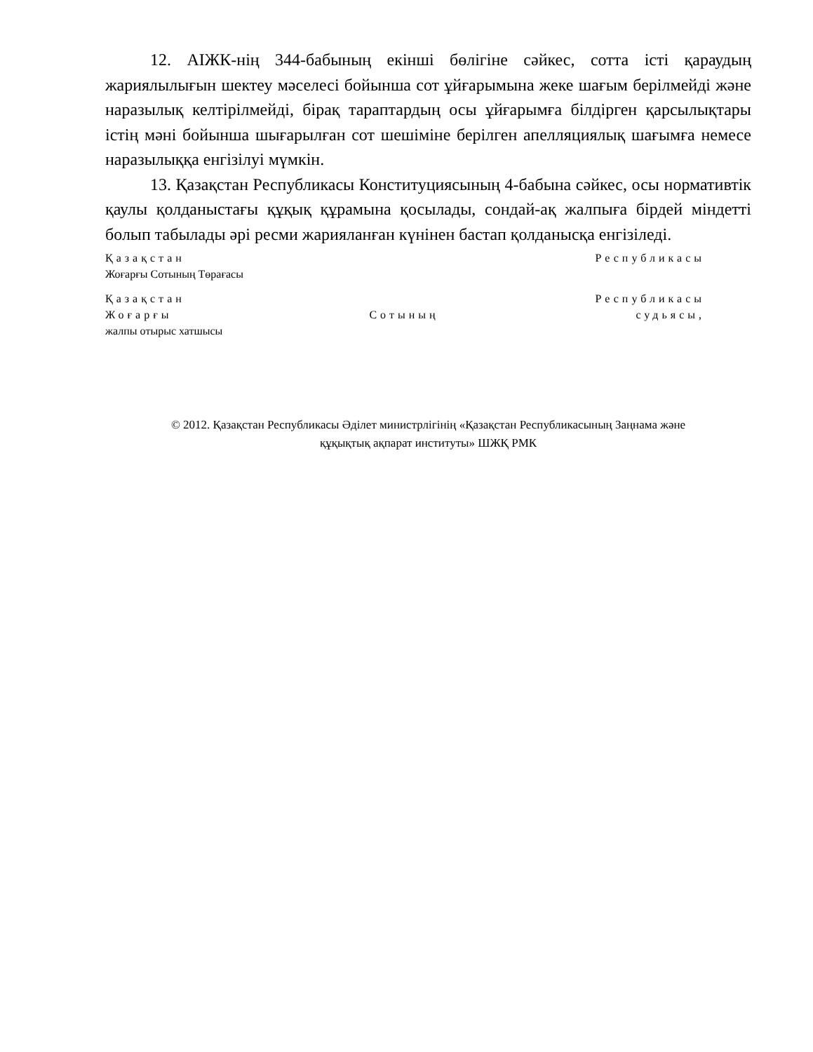12. АІЖК-нің 344-бабының екінші бөлігіне сәйкес, сотта істі қараудың жариялылығын шектеу мәселесі бойынша сот ұйғарымына жеке шағым берілмейді және наразылық келтірілмейді, бірақ тараптардың осы ұйғарымға білдірген қарсылықтары істің мәні бойынша шығарылған сот шешіміне берілген апелляциялық шағымға немесе наразылыққа енгізілуі мүмкін.
13. Қазақстан Республикасы Конституциясының 4-бабына сәйкес, осы нормативтік қаулы қолданыстағы құқық құрамына қосылады, сондай-ақ жалпыға бірдей міндетті болып табылады әрі ресми жарияланған күнінен бастап қолданысқа енгізіледі.
Қазақстан Республикасы
Жоғарғы Сотының Төрағасы
Қазақстан Республикасы
Жоғарғы Сотының судьясы,
жалпы отырыс хатшысы
© 2012. Қазақстан Республикасы Әділет министрлігінің «Қазақстан Республикасының Заңнама және
құқықтық ақпарат институты» ШЖҚ РМК